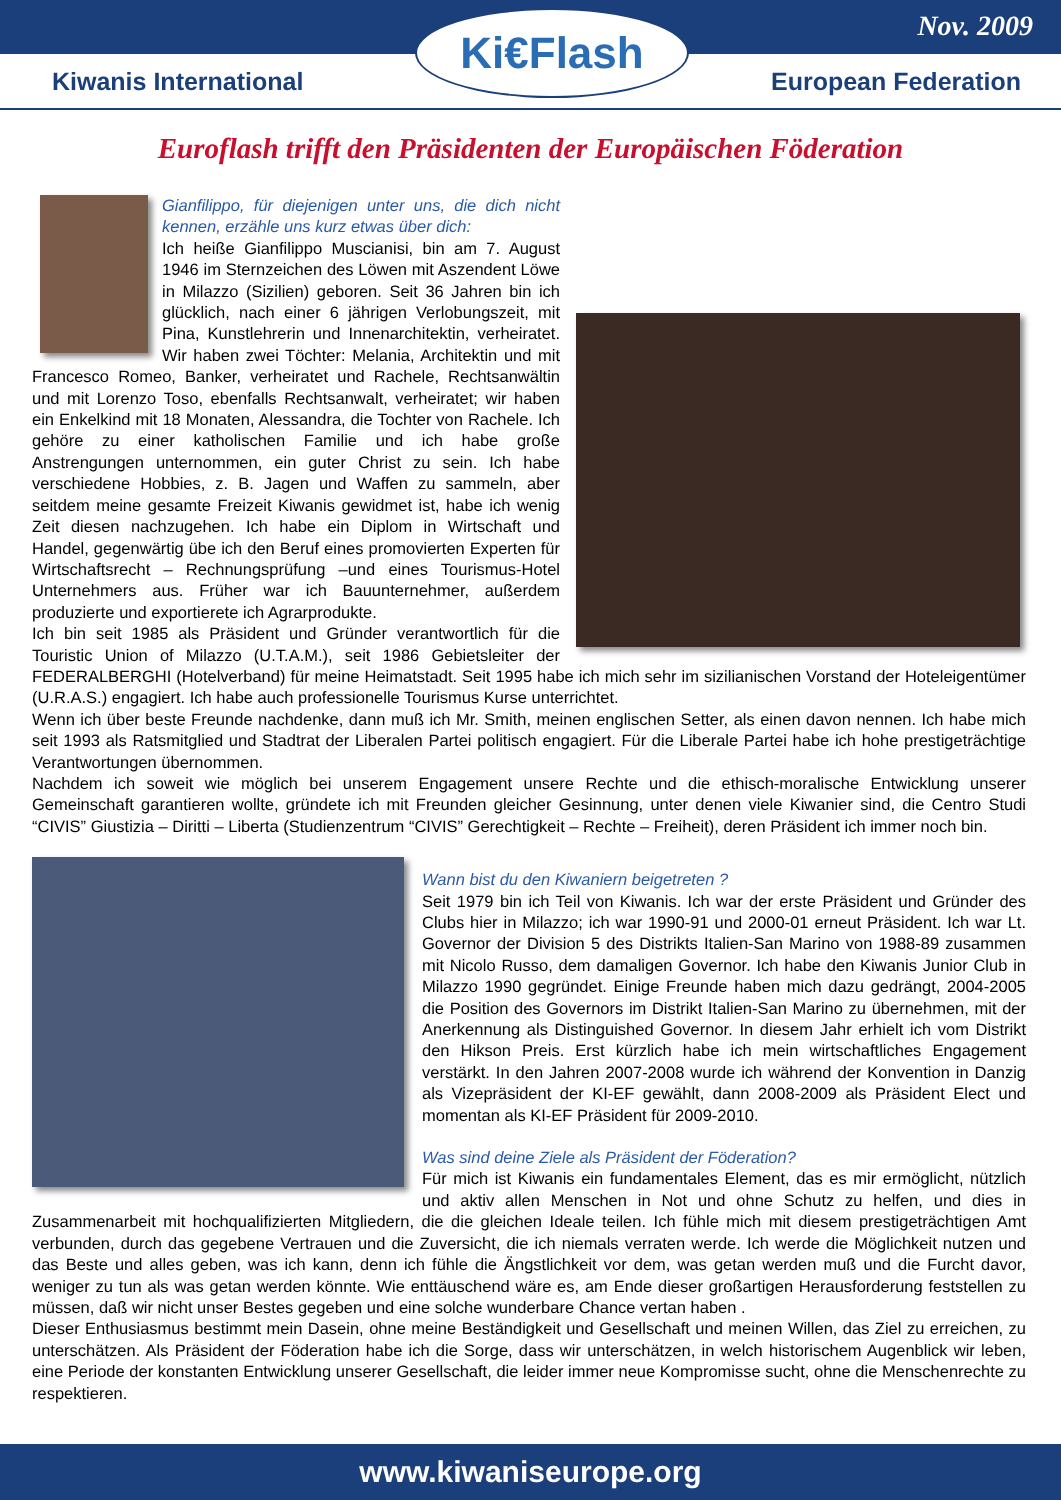Nov. 2009
Ki€Flash
Kiwanis International European Federation
Euroflash trifft den Präsidenten der Europäischen Föderation
Gianfilippo, für diejenigen unter uns, die dich nicht kennen, erzähle uns kurz etwas über dich:
Ich heiße Gianfilippo Muscianisi, bin am 7. August 1946 im Sternzeichen des Löwen mit Aszendent Löwe in Milazzo (Sizilien) geboren. Seit 36 Jahren bin ich glücklich, nach einer 6 jährigen Verlobungszeit, mit Pina, Kunstlehrerin und Innenarchitektin, verheiratet. Wir haben zwei Töchter: Melania, Architektin und mit Francesco Romeo, Banker, verheiratet und Rachele, Rechtsanwältin und mit Lorenzo Toso, ebenfalls Rechtsanwalt, verheiratet; wir haben ein Enkelkind mit 18 Monaten, Alessandra, die Tochter von Rachele. Ich gehöre zu einer katholischen Familie und ich habe große Anstrengungen unternommen, ein guter Christ zu sein. Ich habe verschiedene Hobbies, z. B. Jagen und Waffen zu sammeln, aber seitdem meine gesamte Freizeit Kiwanis gewidmet ist, habe ich wenig Zeit diesen nachzugehen. Ich habe ein Diplom in Wirtschaft und Handel, gegenwärtig übe ich den Beruf eines promovierten Experten für Wirtschaftsrecht – Rechnungsprüfung –und eines Tourismus-Hotel Unternehmers aus. Früher war ich Bauunternehmer, außerdem produzierte und exportierete ich Agrarprodukte.
Ich bin seit 1985 als Präsident und Gründer verantwortlich für die Touristic Union of Milazzo (U.T.A.M.), seit 1986 Gebietsleiter der FEDERALBERGHI (Hotelverband) für meine Heimatstadt. Seit 1995 habe ich mich sehr im sizilianischen Vorstand der Hoteleigentümer (U.R.A.S.) engagiert. Ich habe auch professionelle Tourismus Kurse unterrichtet.
Wenn ich über beste Freunde nachdenke, dann muß ich Mr. Smith, meinen englischen Setter, als einen davon nennen. Ich habe mich seit 1993 als Ratsmitglied und Stadtrat der Liberalen Partei politisch engagiert. Für die Liberale Partei habe ich hohe prestigeträchtige Verantwortungen übernommen.
Nachdem ich soweit wie möglich bei unserem Engagement unsere Rechte und die ethisch-moralische Entwicklung unserer Gemeinschaft garantieren wollte, gründete ich mit Freunden gleicher Gesinnung, unter denen viele Kiwanier sind, die Centro Studi “CIVIS” Giustizia – Diritti – Liberta (Studienzentrum “CIVIS” Gerechtigkeit – Rechte – Freiheit), deren Präsident ich immer noch bin.
Wann bist du den Kiwaniern beigetreten ?
Seit 1979 bin ich Teil von Kiwanis. Ich war der erste Präsident und Gründer des Clubs hier in Milazzo; ich war 1990-91 und 2000-01 erneut Präsident. Ich war Lt. Governor der Division 5 des Distrikts Italien-San Marino von 1988-89 zusammen mit Nicolo Russo, dem damaligen Governor. Ich habe den Kiwanis Junior Club in Milazzo 1990 gegründet. Einige Freunde haben mich dazu gedrängt, 2004-2005 die Position des Governors im Distrikt Italien-San Marino zu übernehmen, mit der Anerkennung als Distinguished Governor. In diesem Jahr erhielt ich vom Distrikt den Hikson Preis. Erst kürzlich habe ich mein wirtschaftliches Engagement verstärkt. In den Jahren 2007-2008 wurde ich während der Konvention in Danzig als Vizepräsident der KI-EF gewählt, dann 2008-2009 als Präsident Elect und momentan als KI-EF Präsident für 2009-2010.
Was sind deine Ziele als Präsident der Föderation?
Für mich ist Kiwanis ein fundamentales Element, das es mir ermöglicht, nützlich und aktiv allen Menschen in Not und ohne Schutz zu helfen, und dies in Zusammenarbeit mit hochqualifizierten Mitgliedern, die die gleichen Ideale teilen. Ich fühle mich mit diesem prestigeträchtigen Amt verbunden, durch das gegebene Vertrauen und die Zuversicht, die ich niemals verraten werde. Ich werde die Möglichkeit nutzen und das Beste und alles geben, was ich kann, denn ich fühle die Ängstlichkeit vor dem, was getan werden muß und die Furcht davor, weniger zu tun als was getan werden könnte. Wie enttäuschend wäre es, am Ende dieser großartigen Herausforderung feststellen zu müssen, daß wir nicht unser Bestes gegeben und eine solche wunderbare Chance vertan haben .
Dieser Enthusiasmus bestimmt mein Dasein, ohne meine Beständigkeit und Gesellschaft und meinen Willen, das Ziel zu erreichen, zu unterschätzen. Als Präsident der Föderation habe ich die Sorge, dass wir unterschätzen, in welch historischem Augenblick wir leben, eine Periode der konstanten Entwicklung unserer Gesellschaft, die leider immer neue Kompromisse sucht, ohne die Menschenrechte zu respektieren.
www.kiwaniseurope.org